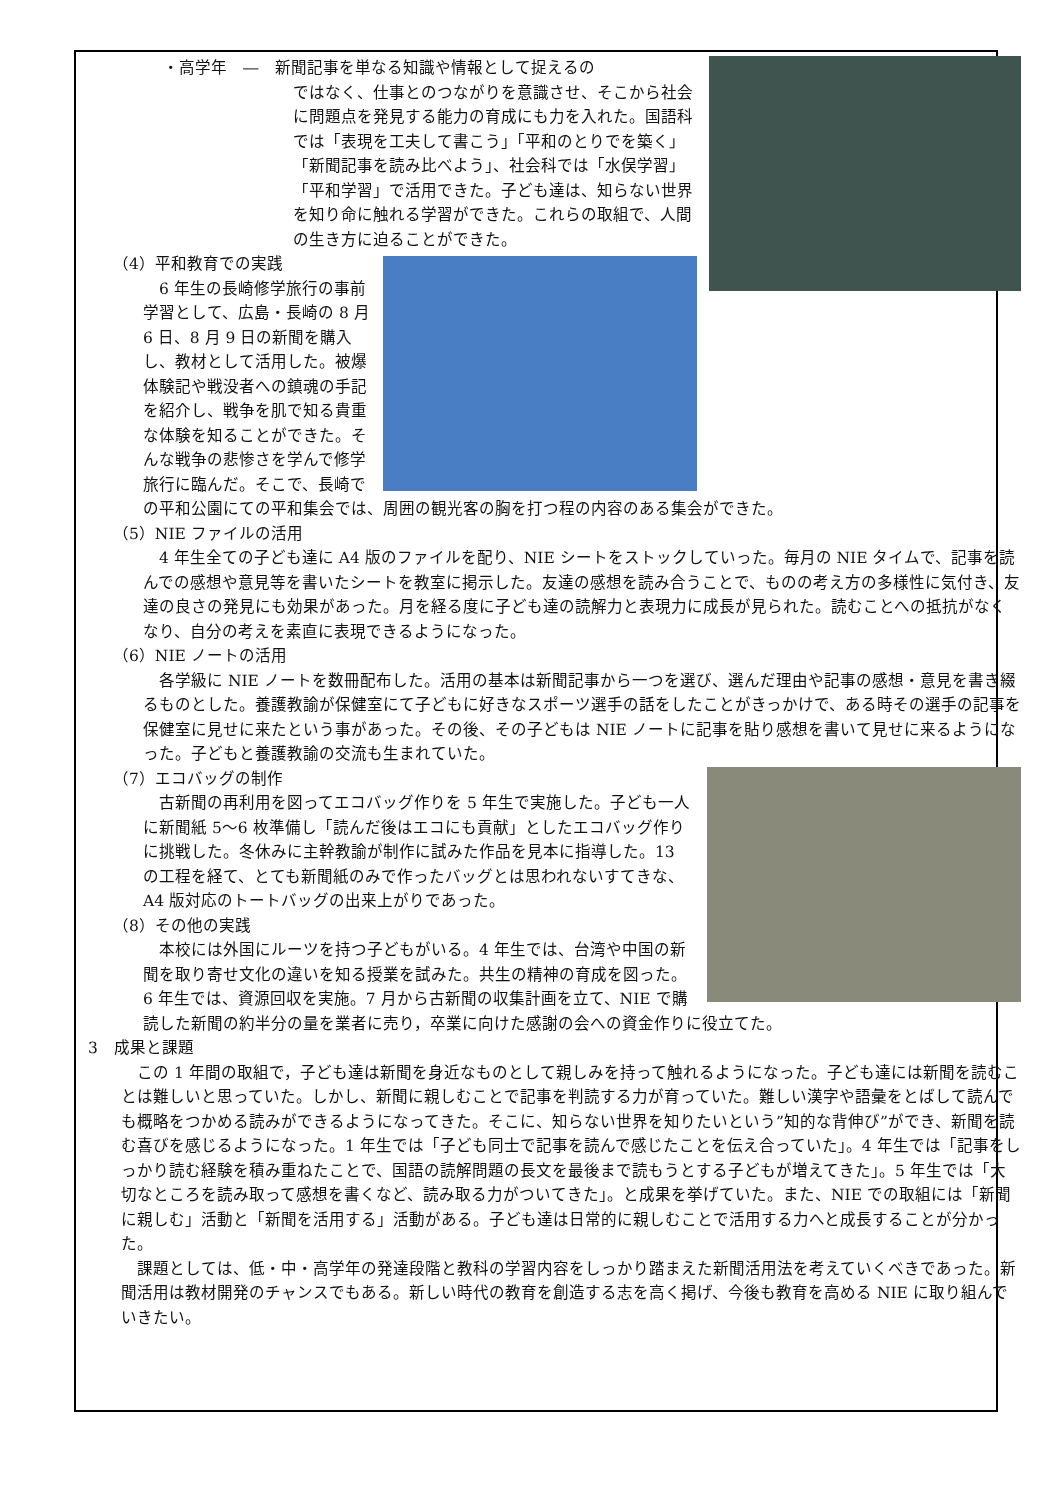・高学年　―　新聞記事を単なる知識や情報として捉えるの
ではなく、仕事とのつながりを意識させ、そこから社会に問題点を発見する能力の育成にも力を入れた。国語科では「表現を工夫して書こう」「平和のとりでを築く」「新聞記事を読み比べよう」、社会科では「水俣学習」「平和学習」で活用できた。子ども達は、知らない世界を知り命に触れる学習ができた。これらの取組で、人間の生き方に迫ることができた。
（4）平和教育での実践
　6 年生の長崎修学旅行の事前学習として、広島・長崎の 8 月 6 日、8 月 9 日の新聞を購入し、教材として活用した。被爆体験記や戦没者への鎮魂の手記を紹介し、戦争を肌で知る貴重な体験を知ることができた。そんな戦争の悲惨さを学んで修学旅行に臨んだ。そこで、長崎での平和公園にての平和集会では、周囲の観光客の胸を打つ程の内容のある集会ができた。
（5）NIE ファイルの活用
　4 年生全ての子ども達に A4 版のファイルを配り、NIE シートをストックしていった。毎月の NIE タイムで、記事を読んでの感想や意見等を書いたシートを教室に掲示した。友達の感想を読み合うことで、ものの考え方の多様性に気付き、友達の良さの発見にも効果があった。月を経る度に子ども達の読解力と表現力に成長が見られた。読むことへの抵抗がなくなり、自分の考えを素直に表現できるようになった。
（6）NIE ノートの活用
　各学級に NIE ノートを数冊配布した。活用の基本は新聞記事から一つを選び、選んだ理由や記事の感想・意見を書き綴るものとした。養護教諭が保健室にて子どもに好きなスポーツ選手の話をしたことがきっかけで、ある時その選手の記事を保健室に見せに来たという事があった。その後、その子どもは NIE ノートに記事を貼り感想を書いて見せに来るようになった。子どもと養護教諭の交流も生まれていた。
（7）エコバッグの制作
　古新聞の再利用を図ってエコバッグ作りを 5 年生で実施した。子ども一人に新聞紙 5～6 枚準備し「読んだ後はエコにも貢献」としたエコバッグ作りに挑戦した。冬休みに主幹教諭が制作に試みた作品を見本に指導した。13 の工程を経て、とても新聞紙のみで作ったバッグとは思われないすてきな、A4 版対応のトートバッグの出来上がりであった。
（8）その他の実践
　本校には外国にルーツを持つ子どもがいる。4 年生では、台湾や中国の新聞を取り寄せ文化の違いを知る授業を試みた。共生の精神の育成を図った。6 年生では、資源回収を実施。7 月から古新聞の収集計画を立て、NIE で購読した新聞の約半分の量を業者に売り，卒業に向けた感謝の会への資金作りに役立てた。
3　成果と課題
　この 1 年間の取組で，子ども達は新聞を身近なものとして親しみを持って触れるようになった。子ども達には新聞を読むことは難しいと思っていた。しかし、新聞に親しむことで記事を判読する力が育っていた。難しい漢字や語彙をとばして読んでも概略をつかめる読みができるようになってきた。そこに、知らない世界を知りたいという”知的な背伸び”ができ、新聞を読む喜びを感じるようになった。1 年生では「子ども同士で記事を読んで感じたことを伝え合っていた」。4 年生では「記事をしっかり読む経験を積み重ねたことで、国語の読解問題の長文を最後まで読もうとする子どもが増えてきた」。5 年生では「大切なところを読み取って感想を書くなど、読み取る力がついてきた」。と成果を挙げていた。また、NIE での取組には「新聞に親しむ」活動と「新聞を活用する」活動がある。子ども達は日常的に親しむことで活用する力へと成長することが分かった。
　課題としては、低・中・高学年の発達段階と教科の学習内容をしっかり踏まえた新聞活用法を考えていくべきであった。新聞活用は教材開発のチャンスでもある。新しい時代の教育を創造する志を高く掲げ、今後も教育を高める NIE に取り組んでいきたい。